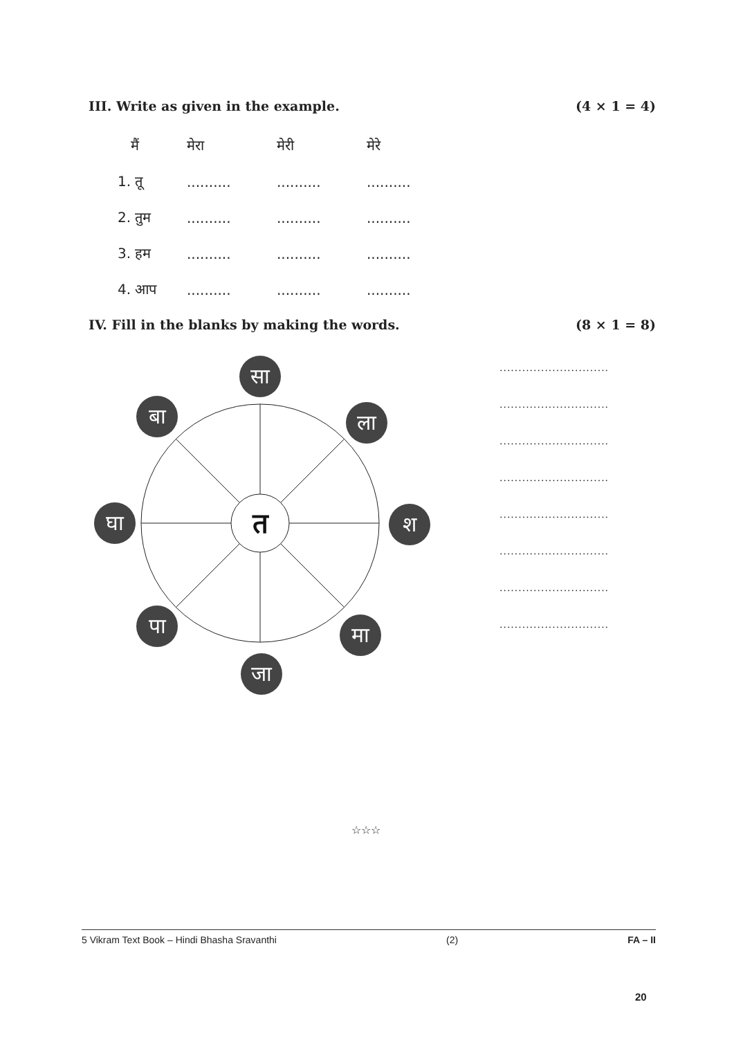III. Write as given in the example. (4 × 1 = 4)
| मैं | मेरा | मेरी | मेरे |
| 1. तू | .......... | .......... | .......... |
| 2. तुम | .......... | .......... | .......... |
| 3. हम | .......... | .......... | .......... |
| 4. आप | .......... | .......... | .......... |
IV. Fill in the blanks by making the words. (8 × 1 = 8)
त
सा
बा
ला
घा
श
पा
मा
जा
.............................
.............................
.............................
.............................
.............................
.............................
.............................
.............................
☆☆☆
5 Vikram Text Book – Hindi Bhasha Sravanthi (2) FA – II
20